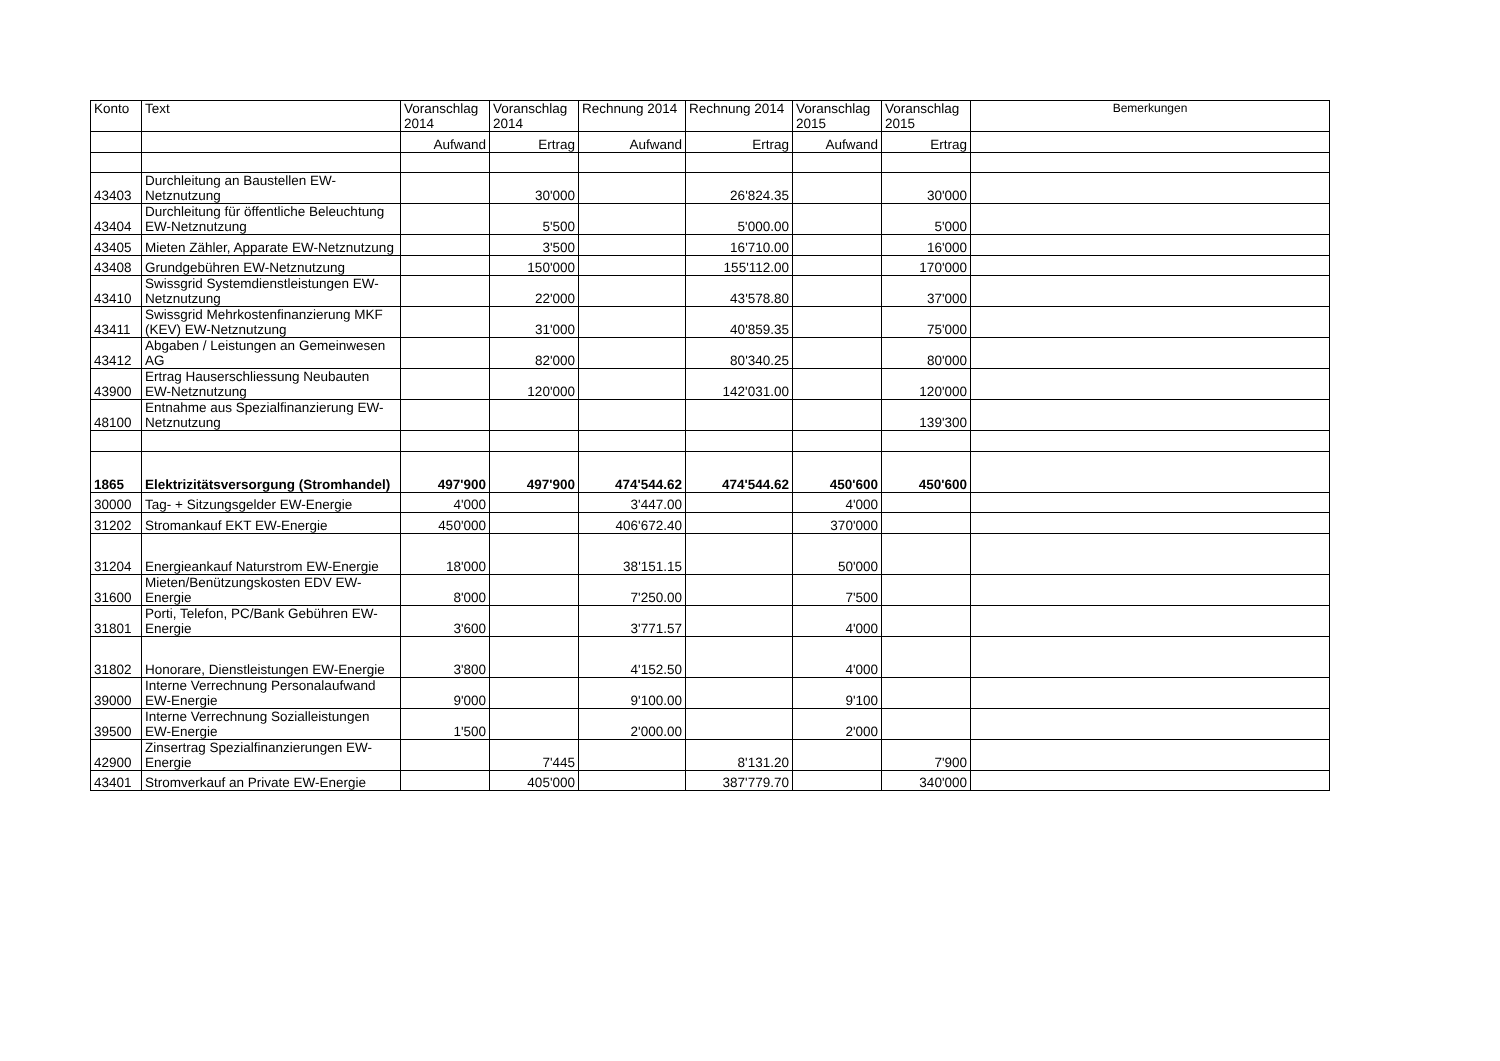| Konto | Text | Voranschlag 2014 | Voranschlag 2014 | Rechnung 2014 | Rechnung 2014 | Voranschlag 2015 | Voranschlag 2015 | Bemerkungen |
| --- | --- | --- | --- | --- | --- | --- | --- | --- |
| | | Aufwand | Ertrag | Aufwand | Ertrag | Aufwand | Ertrag | |
| 43403 | Durchleitung an Baustellen EW-Netznutzung | | 30'000 | | 26'824.35 | | 30'000 | |
| 43404 | Durchleitung für öffentliche Beleuchtung EW-Netznutzung | | 5'500 | | 5'000.00 | | 5'000 | |
| 43405 | Mieten Zähler, Apparate EW-Netznutzung | | 3'500 | | 16'710.00 | | 16'000 | |
| 43408 | Grundgebühren EW-Netznutzung | | 150'000 | | 155'112.00 | | 170'000 | |
| 43410 | Swissgrid Systemdienstleistungen EW-Netznutzung | | 22'000 | | 43'578.80 | | 37'000 | |
| 43411 | Swissgrid Mehrkostenfinanzierung MKF (KEV) EW-Netznutzung | | 31'000 | | 40'859.35 | | 75'000 | |
| 43412 | Abgaben / Leistungen an Gemeinwesen AG | | 82'000 | | 80'340.25 | | 80'000 | |
| 43900 | Ertrag Hauserschliessung Neubauten EW-Netznutzung | | 120'000 | | 142'031.00 | | 120'000 | |
| 48100 | Entnahme aus Spezialfinanzierung EW-Netznutzung | | | | | | 139'300 | |
| 1865 | Elektrizitätsversorgung (Stromhandel) | 497'900 | 497'900 | 474'544.62 | 474'544.62 | 450'600 | 450'600 | |
| 30000 | Tag- + Sitzungsgelder EW-Energie | 4'000 | | 3'447.00 | | 4'000 | | |
| 31202 | Stromankauf EKT EW-Energie | 450'000 | | 406'672.40 | | 370'000 | | |
| 31204 | Energieankauf Naturstrom EW-Energie | 18'000 | | 38'151.15 | | 50'000 | | |
| 31600 | Mieten/Benützungskosten EDV EW-Energie | 8'000 | | 7'250.00 | | 7'500 | | |
| 31801 | Porti, Telefon, PC/Bank Gebühren EW-Energie | 3'600 | | 3'771.57 | | 4'000 | | |
| 31802 | Honorare, Dienstleistungen EW-Energie | 3'800 | | 4'152.50 | | 4'000 | | |
| 39000 | Interne Verrechnung Personalaufwand EW-Energie | 9'000 | | 9'100.00 | | 9'100 | | |
| 39500 | Interne Verrechnung Sozialleistungen EW-Energie | 1'500 | | 2'000.00 | | 2'000 | | |
| 42900 | Zinsertrag Spezialfinanzierungen EW-Energie | | 7'445 | | 8'131.20 | | 7'900 | |
| 43401 | Stromverkauf an Private EW-Energie | | 405'000 | | 387'779.70 | | 340'000 | |